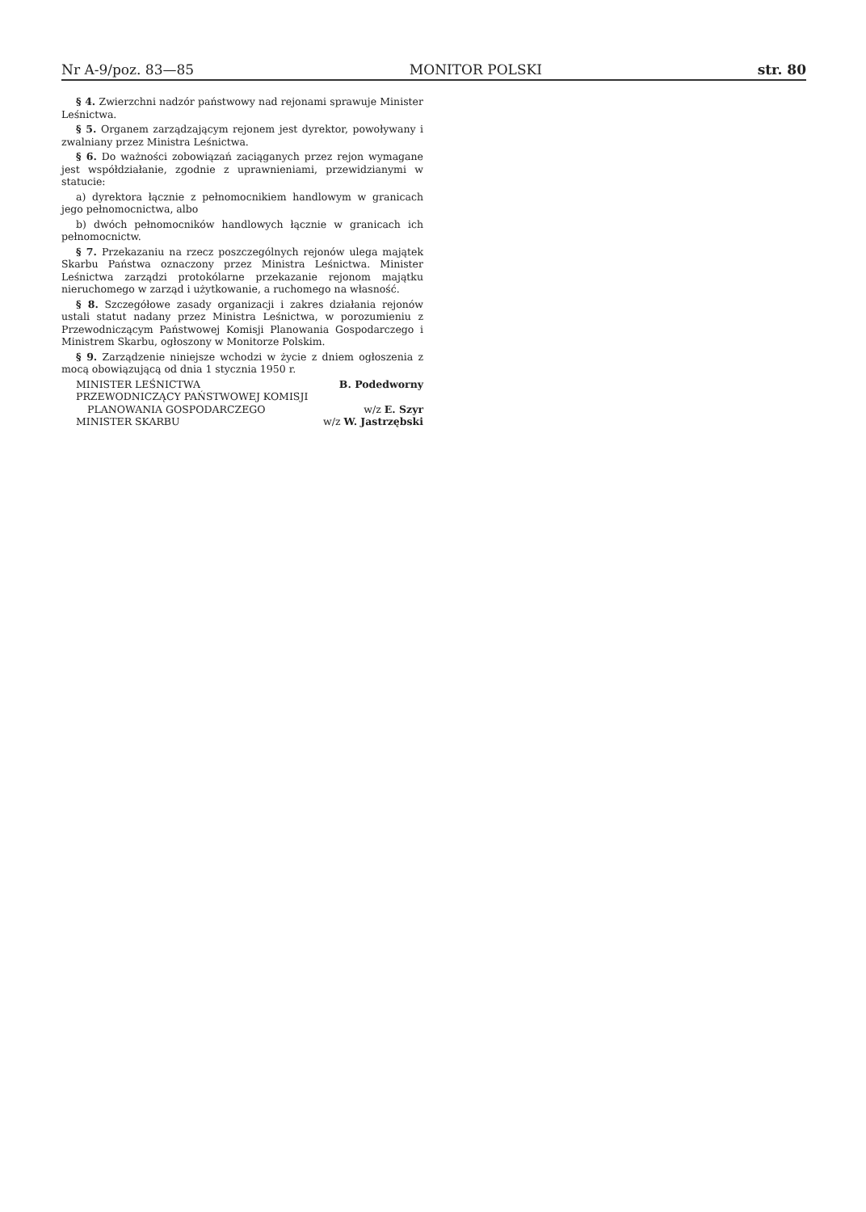Nr A-9/poz. 83—85 MONITOR POLSKI str. 80
§ 4. Zwierzchni nadzór państwowy nad rejonami sprawuje Minister Leśnictwa.
§ 5. Organem zarządzającym rejonem jest dyrektor, powoływany i zwalniany przez Ministra Leśnictwa.
§ 6. Do ważności zobowiązań zaciąganych przez rejon wymagane jest współdziałanie, zgodnie z uprawnieniami, przewidzianymi w statucie:
a) dyrektora łącznie z pełnomocnikiem handlowym w granicach jego pełnomocnictwa, albo
b) dwóch pełnomocników handlowych łącznie w granicach ich pełnomocnictw.
§ 7. Przekazaniu na rzecz poszczególnych rejonów ulega majątek Skarbu Państwa oznaczony przez Ministra Leśnictwa. Minister Leśnictwa zarządzi protokólarne przekazanie rejonom majątku nieruchomego w zarząd i użytkowanie, a ruchomego na własność.
§ 8. Szczegółowe zasady organizacji i zakres działania rejonów ustali statut nadany przez Ministra Leśnictwa, w porozumieniu z Przewodniczącym Państwowej Komisji Planowania Gospodarczego i Ministrem Skarbu, ogłoszony w Monitorze Polskim.
§ 9. Zarządzenie niniejsze wchodzi w życie z dniem ogłoszenia z mocą obowiązującą od dnia 1 stycznia 1950 r.
MINISTER LEŚNICTWA B. Podedworny
PRZEWODNICZĄCY PAŃSTWOWEJ KOMISJI
PLANOWANIA GOSPODARCZEGO w/z E. Szyr
MINISTER SKARBU w/z W. Jastrzębski